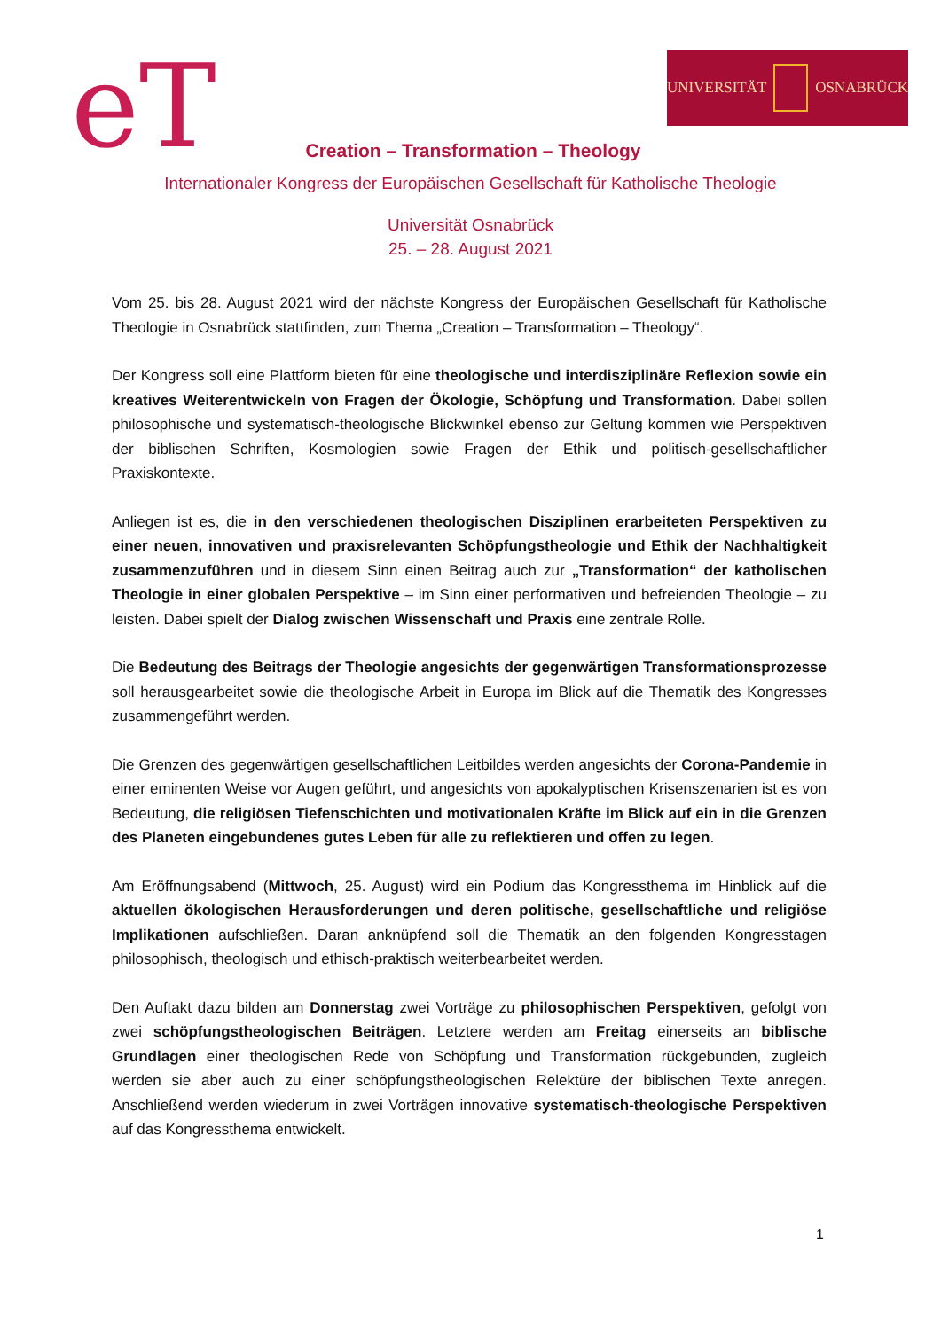eT UNIVERSITÄT OSNABRÜCK
Creation – Transformation – Theology
Internationaler Kongress der Europäischen Gesellschaft für Katholische Theologie
Universität Osnabrück
25. – 28. August 2021
Vom 25. bis 28. August 2021 wird der nächste Kongress der Europäischen Gesellschaft für Katholische Theologie in Osnabrück stattfinden, zum Thema „Creation – Transformation – Theology“.
Der Kongress soll eine Plattform bieten für eine theologische und interdisziplinäre Reflexion sowie ein kreatives Weiterentwickeln von Fragen der Ökologie, Schöpfung und Transformation. Dabei sollen philosophische und systematisch-theologische Blickwinkel ebenso zur Geltung kommen wie Perspektiven der biblischen Schriften, Kosmologien sowie Fragen der Ethik und politisch-gesellschaftlicher Praxiskontexte.
Anliegen ist es, die in den verschiedenen theologischen Disziplinen erarbeiteten Perspektiven zu einer neuen, innovativen und praxisrelevanten Schöpfungstheologie und Ethik der Nachhaltigkeit zusammenzuführen und in diesem Sinn einen Beitrag auch zur „Transformation“ der katholischen Theologie in einer globalen Perspektive – im Sinn einer performativen und befreienden Theologie – zu leisten. Dabei spielt der Dialog zwischen Wissenschaft und Praxis eine zentrale Rolle.
Die Bedeutung des Beitrags der Theologie angesichts der gegenwärtigen Transformationsprozesse soll herausgearbeitet sowie die theologische Arbeit in Europa im Blick auf die Thematik des Kongresses zusammengeführt werden.
Die Grenzen des gegenwärtigen gesellschaftlichen Leitbildes werden angesichts der Corona-Pandemie in einer eminenten Weise vor Augen geführt, und angesichts von apokalyptischen Krisenszenarien ist es von Bedeutung, die religiösen Tiefenschichten und motivationalen Kräfte im Blick auf ein in die Grenzen des Planeten eingebundenes gutes Leben für alle zu reflektieren und offen zu legen.
Am Eröffnungsabend (Mittwoch, 25. August) wird ein Podium das Kongressthema im Hinblick auf die aktuellen ökologischen Herausforderungen und deren politische, gesellschaftliche und religiöse Implikationen aufschließen. Daran anknüpfend soll die Thematik an den folgenden Kongresstagen philosophisch, theologisch und ethisch-praktisch weiterbearbeitet werden.
Den Auftakt dazu bilden am Donnerstag zwei Vorträge zu philosophischen Perspektiven, gefolgt von zwei schöpfungstheologischen Beiträgen. Letztere werden am Freitag einerseits an biblische Grundlagen einer theologischen Rede von Schöpfung und Transformation rückgebunden, zugleich werden sie aber auch zu einer schöpfungstheologischen Relektüre der biblischen Texte anregen. Anschließend werden wiederum in zwei Vorträgen innovative systematisch-theologische Perspektiven auf das Kongressthema entwickelt.
1